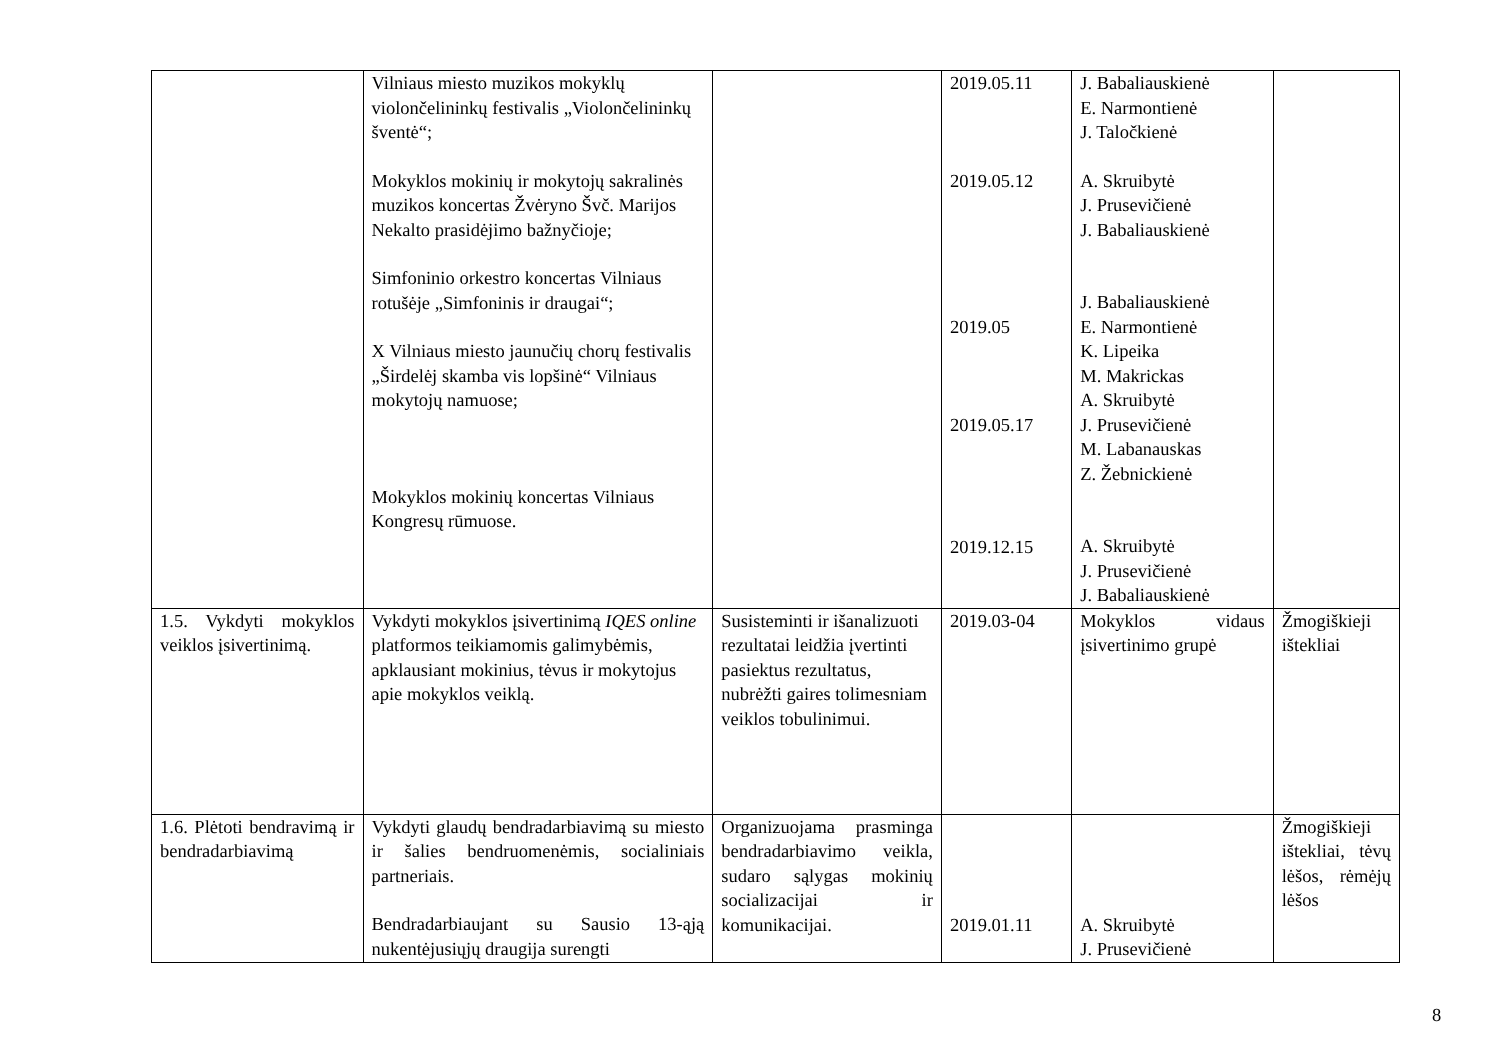| | Vilniaus miesto muzikos mokyklų violončelininkų festivalis „Violončelininkų šventė“; Mokyklos mokinių ir mokytojų sakralinės muzikos koncertas Žvėryno Švč. Marijos Nekalto prasidėjimo bažnyčioje; Simfoninio orkestro koncertas Vilniaus rotušėje „Simfoninis ir draugai“; X Vilniaus miesto jaunučių chorų festivalis „Širdelėj skamba vis lopšinė“ Vilniaus mokytojų namuose; Mokyklos mokinių koncertas Vilniaus Kongresų rūmuose. | | 2019.05.11 2019.05.12 2019.05 2019.05.17 2019.12.15 | J. Babaliauskienė E. Narmontienė J. Taločkienė A. Skruibytė J. Prusevičienė J. Babaliauskienė J. Babaliauskienė E. Narmontienė K. Lipeika M. Makrickas A. Skruibytė J. Prusevičienė M. Labanauskas Z. Žebnickienė A. Skruibytė J. Prusevičienė J. Babaliauskienė | |
| 1.5. Vykdyti mokyklos veiklos įsivertinimą. | Vykdyti mokyklos įsivertinimą IQES online platformos teikiamomis galimybėmis, apklausiant mokinius, tėvus ir mokytojus apie mokyklos veiklą. | Susisteminti ir išanalizuoti rezultatai leidžia įvertinti pasiektus rezultatus, nubrėžti gaires tolimesniam veiklos tobulinimui. | 2019.03-04 | Mokyklos vidaus įsivertinimo grupė | Žmogiškieji ištekliai |
| 1.6. Plėtoti bendravimą ir bendradarbiavimą | Vykdyti glaudų bendradarbiavimą su miesto ir šalies bendruomenėmis, socialiniais partneriais. Bendradarbiaujant su Sausio 13-ąją nukentėjusiųjų draugija surengti | Organizuojama prasminga bendradarbiavimo veikla, sudaro sąlygas mokinių socializacijai ir komunikacijai. | 2019.01.11 | A. Skruibytė J. Prusevičienė | Žmogiškieji ištekliai, tėvų lėšos, rėmėjų lėšos |
8